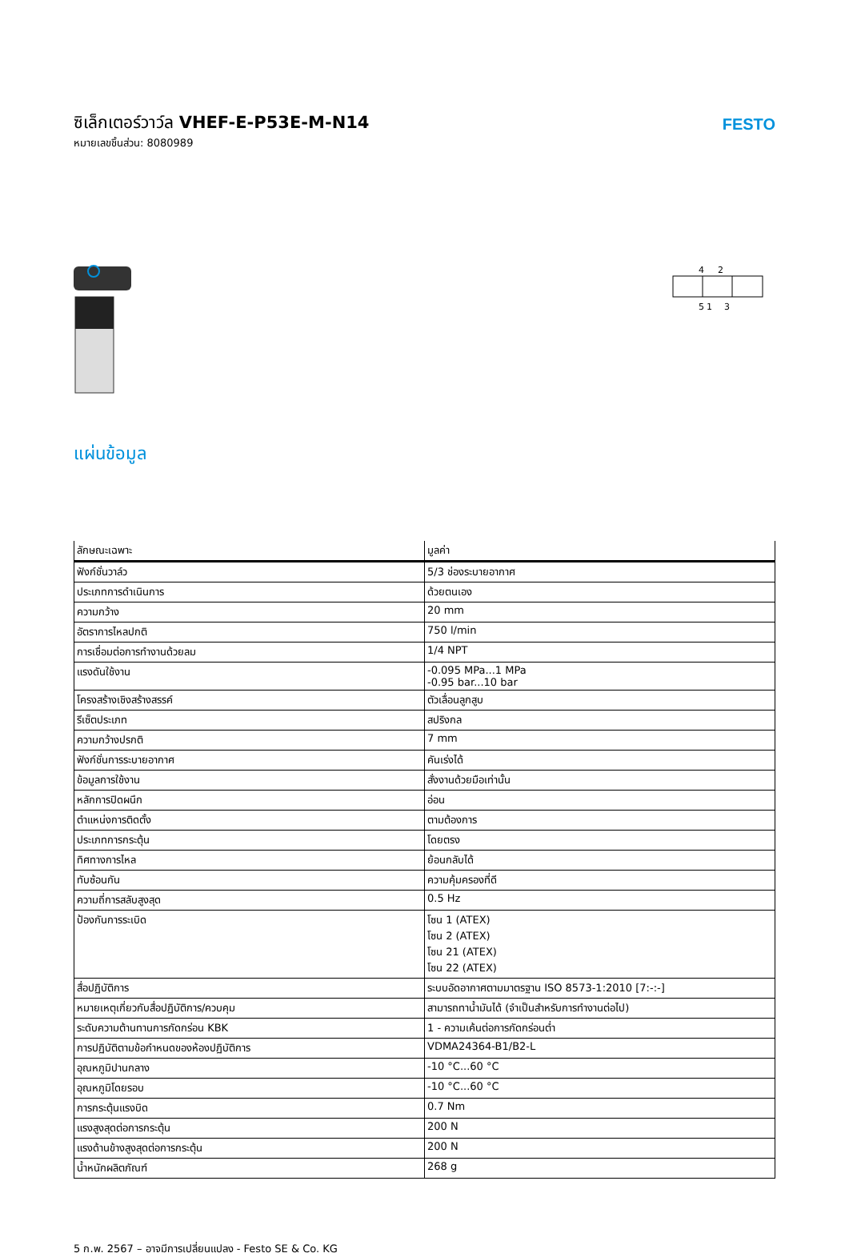ซิเล็กเตอร์วาว์ล VHEF-E-P53E-M-N14
หมายเลขชิ้นส่วน: 8080989
FESTO
4
2
5
1
3
แผ่นข้อมูล
| ลักษณะเฉพาะ | มูลค่า |
| --- | --- |
| ฟังก์ชั่นวาล์ว | 5/3 ช่องระบายอากาศ |
| ประเภทการดำเนินการ | ด้วยตนเอง |
| ความกว้าง | 20 mm |
| อัตราการไหลปกติ | 750 l/min |
| การเชื่อมต่อการทำงานด้วยลม | 1/4 NPT |
| แรงดันใช้งาน | -0.095 MPa...1 MPa -0.95 bar...10 bar |
| โครงสร้างเชิงสร้างสรรค์ | ตัวเลื่อนลูกสูบ |
| รีเซ็ตประเภท | สปริงกล |
| ความกว้างปรกติ | 7 mm |
| ฟังก์ชั่นการระบายอากาศ | คันเร่งได้ |
| ข้อมูลการใช้งาน | สั่งงานด้วยมือเท่านั้น |
| หลักการปิดผนึก | อ่อน |
| ตำแหน่งการติดตั้ง | ตามต้องการ |
| ประเภทการกระตุ้น | โดยตรง |
| ทิศทางการไหล | ย้อนกลับได้ |
| ทับซ้อนกัน | ความคุ้มครองที่ดี |
| ความถี่การสลับสูงสุด | 0.5 Hz |
| ป้องกันการระเบิด | โซน 1 (ATEX) โซน 2 (ATEX) โซน 21 (ATEX) โซน 22 (ATEX) |
| สื่อปฏิบัติการ | ระบบอัดอากาศตามมาตรฐาน ISO 8573-1:2010 [7:-:-] |
| หมายเหตุเกี่ยวกับสื่อปฏิบัติการ/ควบคุม | สามารถทาน้ำมันได้ (จำเป็นสำหรับการทำงานต่อไป) |
| ระดับความต้านทานการกัดกร่อน KBK | 1 - ความเค้นต่อการกัดกร่อนต่ำ |
| การปฏิบัติตามข้อกำหนดของห้องปฏิบัติการ | VDMA24364-B1/B2-L |
| อุณหภูมิปานกลาง | -10 °C...60 °C |
| อุณหภูมิโดยรอบ | -10 °C...60 °C |
| การกระตุ้นแรงบิด | 0.7 Nm |
| แรงสูงสุดต่อการกระตุ้น | 200 N |
| แรงด้านข้างสูงสุดต่อการกระตุ้น | 200 N |
| น้ำหนักผลิตภัณฑ์ | 268 g |
5 ก.พ. 2567 – อาจมีการเปลี่ยนแปลง - Festo SE & Co. KG